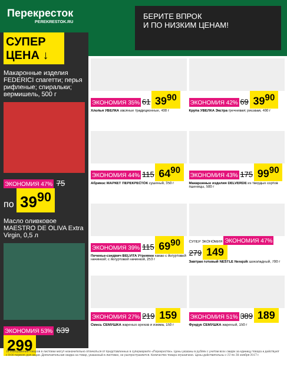Перекресток
PEREKRESTOK.RU
БЕРИТЕ ВПРОК
И ПО НИЗКИМ ЦЕНАМ!
СУПЕР ЦЕНА ↓
Макаронные изделия FEDERICI спагетти; перья рифленые; спиральки; вермишель, 500 г
ЭКОНОМИЯ 47% 75
по 39<sup>90</sup>
Масло оливковое MAESTRO DE OLIVA Extra Virgin, 0,5 л
ЭКОНОМИЯ 53% 639
299
ЭКОНОМИЯ 35% 61 39<sup>90</sup>
Хлопья УВЕЛКА овсяные традиционные, 400 г
ЭКОНОМИЯ 42% 69 39<sup>90</sup>
Крупа УВЕЛКА Экстра гречневая; рисовая, 400 г
ЭКОНОМИЯ 44% 115 64<sup>90</sup>
Абрикос МАРКЕТ ПЕРЕКРЕСТОК сушеный, 350 г
ЭКОНОМИЯ 43% 175 99<sup>90</sup>
Макаронные изделия DELVERDE из твердых сортов пшеницы, 500 г
ЭКОНОМИЯ 39% 115 69<sup>90</sup>
Печенье-сэндвич BELVITA Утреннее какао с йогуртовой начинкой; с йогуртовой начинкой, 253 г
СУПЕР ЭКОНОМИЯ ЭКОНОМИЯ 47% 279 149
Завтрак готовый NESTLE Nesquik шоколадный, 700 г
ЭКОНОМИЯ 27% 219 159
Смесь СЕМУШКА жареных орехов и изюма, 150 г
ЭКОНОМИЯ 51% 389 189
Фундук СЕМУШКА жареный, 150 г
18 Изображения товаров в листовке могут незначительно отличаться от представленных в супермаркете «Перекресток». Цены указаны в рублях с учетом всех скидок за единицу товара и действуют с 9:00 первого дня акции. Дополнительная скидка на товар, указанный в листовке, не распространяется. Количество товара ограничено. Цены действительны с 22 по 28 ноября 2017 г.